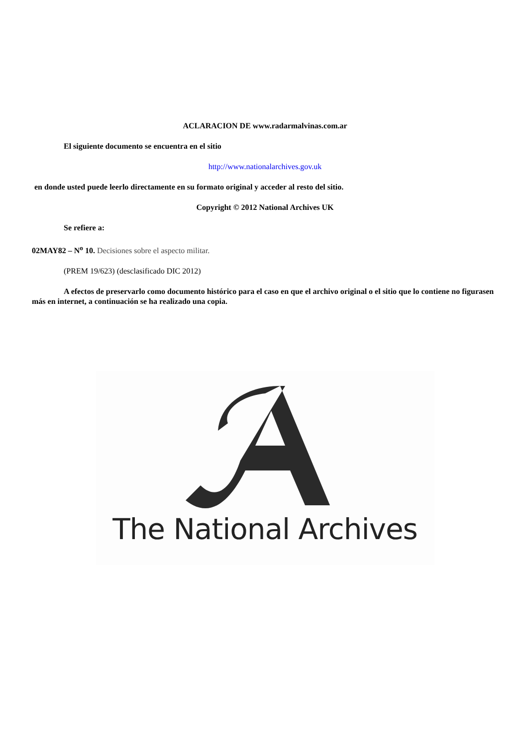ACLARACION DE www.radarmalvinas.com.ar
El siguiente documento se encuentra en el sitio
http://www.nationalarchives.gov.uk
en donde usted puede leerlo directamente en su formato original y acceder al resto del sitio.
Copyright © 2012 National Archives UK
Se refiere a:
02MAY82 – N<sup>o</sup> 10. Decisiones sobre el aspecto militar.
(PREM 19/623) (desclasificado DIC 2012)
A efectos de preservarlo como documento histórico para el caso en que el archivo original o el sitio que lo contiene no figurasen más en internet, a continuación se ha realizado una copia.
The National Archives